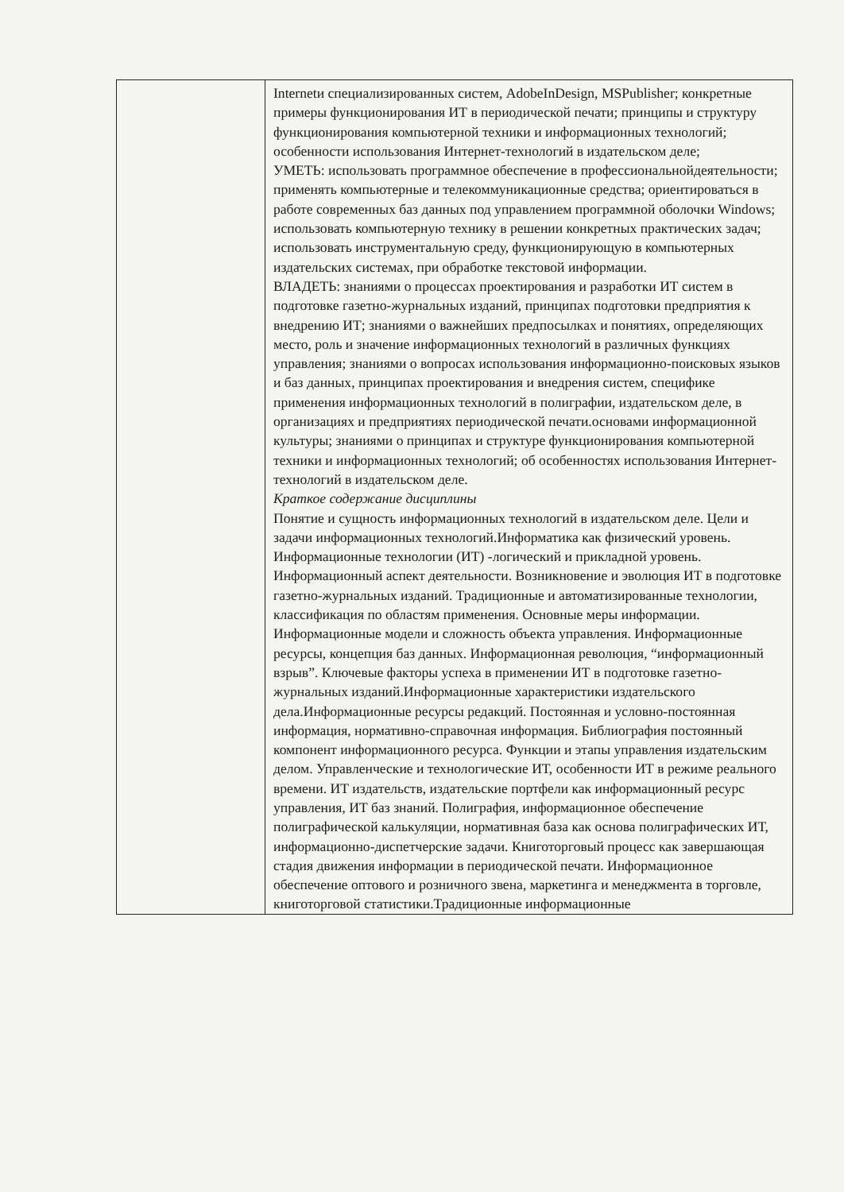| | Internetи специализированных систем, AdobeInDesign, MSPublisher; конкретные примеры функционирования ИТ в периодической печати; принципы и структуру функционирования компьютерной техники и информационных технологий; особенности использования Интернет-технологий в издательском деле; УМЕТЬ: использовать программное обеспечение в профессиональнойдеятельности; применять компьютерные и телекоммуникационные средства; ориентироваться в работе современных баз данных под управлением программной оболочки Windows; использовать компьютерную технику в решении конкретных практических задач; использовать инструментальную среду, функционирующую в компьютерных издательских системах, при обработке текстовой информации. ВЛАДЕТЬ: знаниями о процессах проектирования и разработки ИТ систем в подготовке газетно-журнальных изданий, принципах подготовки предприятия к внедрению ИТ; знаниями о важнейших предпосылках и понятиях, определяющих место, роль и значение информационных технологий в различных функциях управления; знаниями о вопросах использования информационно-поисковых языков и баз данных, принципах проектирования и внедрения систем, специфике применения информационных технологий в полиграфии, издательском деле, в организациях и предприятиях периодической печати.основами информационной культуры; знаниями о принципах и структуре функционирования компьютерной техники и информационных технологий; об особенностях использования Интернет-технологий в издательском деле. Краткое содержание дисциплины Понятие и сущность информационных технологий в издательском деле. Цели и задачи информационных технологий.Информатика как физический уровень. Информационные технологии (ИТ) -логический и прикладной уровень. Информационный аспект деятельности. Возникновение и эволюция ИТ в подготовке газетно-журнальных изданий. Традиционные и автоматизированные технологии, классификация по областям применения. Основные меры информации. Информационные модели и сложность объекта управления. Информационные ресурсы, концепция баз данных. Информационная революция, “информационный взрыв”. Ключевые факторы успеха в применении ИТ в подготовке газетно-журнальных изданий.Информационные характеристики издательского дела.Информационные ресурсы редакций. Постоянная и условно-постоянная информация, нормативно-справочная информация. Библиография постоянный компонент информационного ресурса. Функции и этапы управления издательским делом. Управленческие и технологические ИТ, особенности ИТ в режиме реального времени. ИТ издательств, издательские портфели как информационный ресурс управления, ИТ баз знаний. Полиграфия, информационное обеспечение полиграфической калькуляции, нормативная база как основа полиграфических ИТ, информационно-диспетчерские задачи. Книготорговый процесс как завершающая стадия движения информации в периодической печати. Информационное обеспечение оптового и розничного звена, маркетинга и менеджмента в торговле, книготорговой статистики.Традиционные информационные |